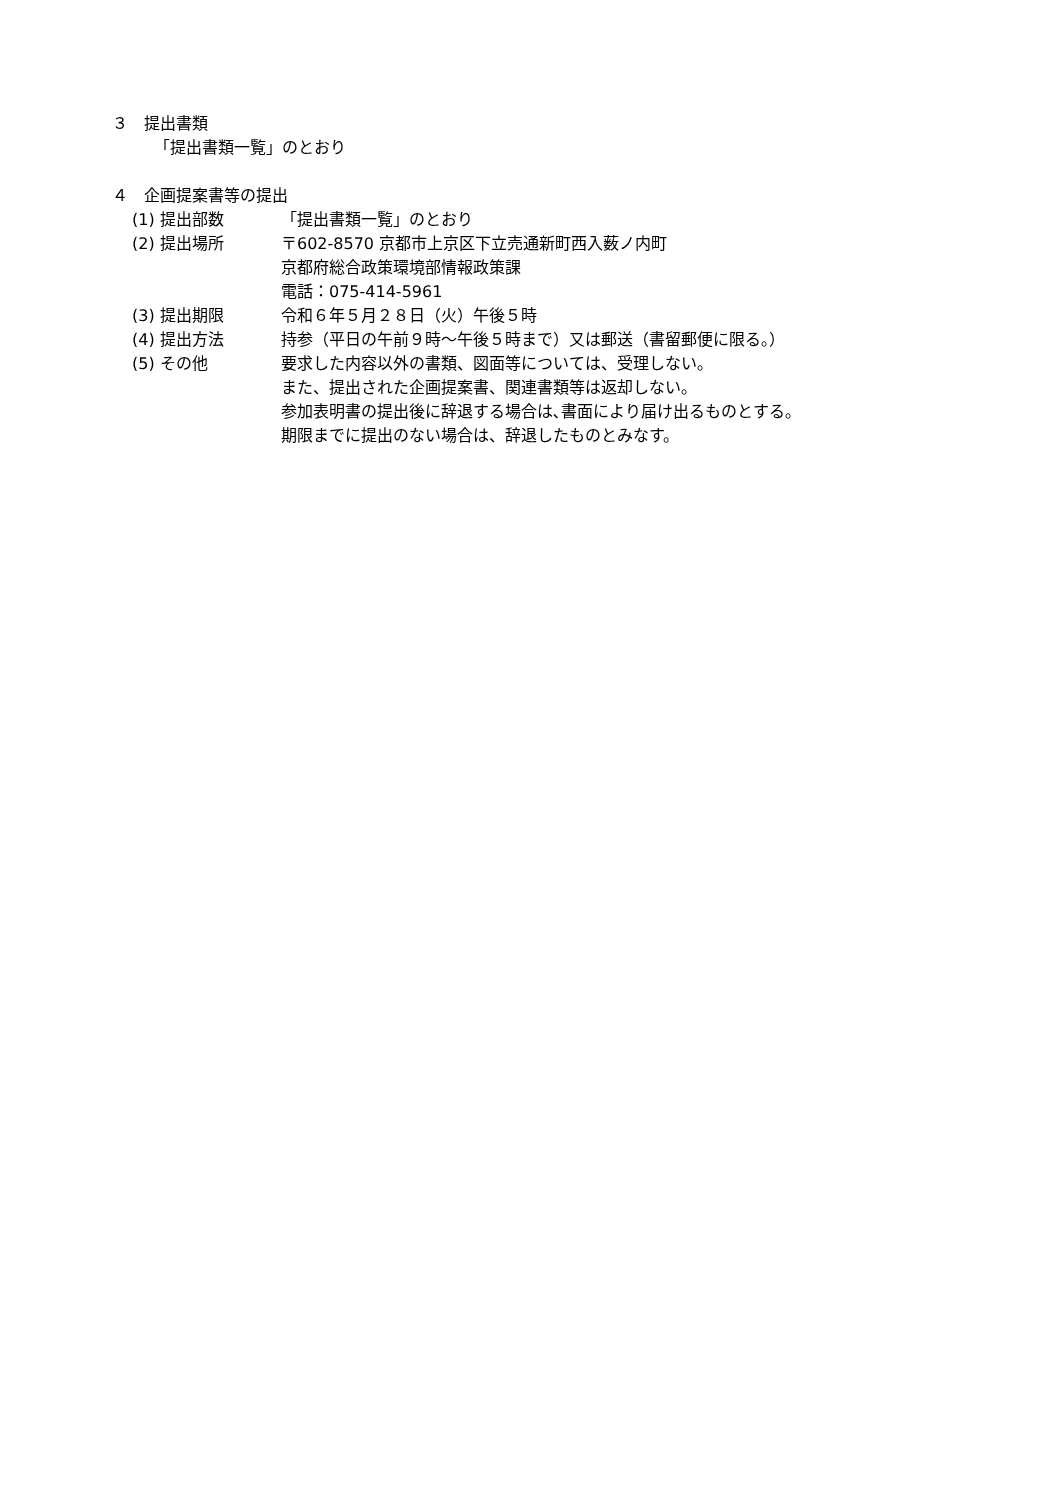３　提出書類
「提出書類一覧」のとおり
４　企画提案書等の提出
(1) 提出部数 「提出書類一覧」のとおり
(2) 提出場所 〒602-8570 京都市上京区下立売通新町西入薮ノ内町
京都府総合政策環境部情報政策課
電話：075-414-5961
(3) 提出期限 令和６年５月２８日（火）午後５時
(4) 提出方法 持参（平日の午前９時～午後５時まで）又は郵送（書留郵便に限る。）
(5) その他 要求した内容以外の書類、図面等については、受理しない。
また、提出された企画提案書、関連書類等は返却しない。
参加表明書の提出後に辞退する場合は､書面により届け出るものとする。
期限までに提出のない場合は、辞退したものとみなす。